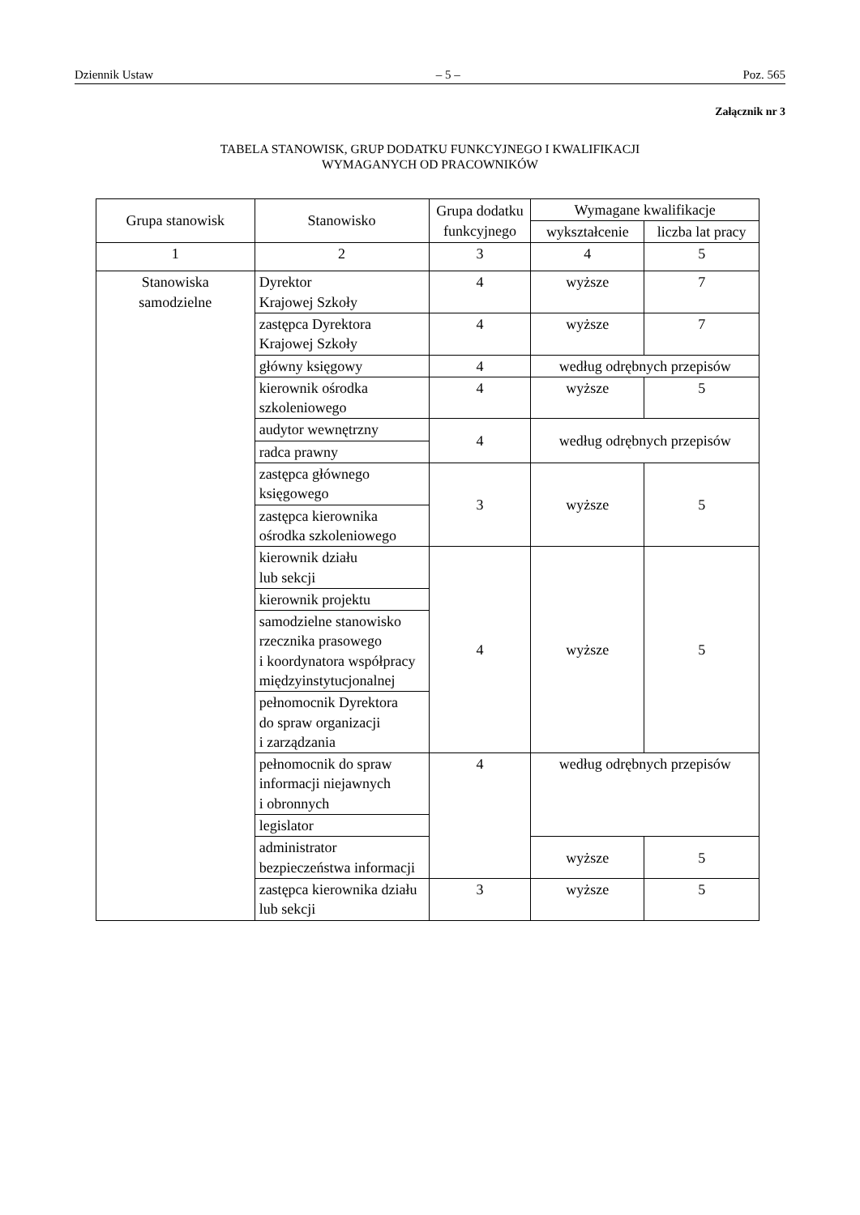Dziennik Ustaw – 5 – Poz. 565
Załącznik nr 3
TABELA STANOWISK, GRUP DODATKU FUNKCYJNEGO I KWALIFIKACJI
WYMAGANYCH OD PRACOWNIKÓW
| Grupa stanowisk | Stanowisko | Grupa dodatku funkcyjnego | Wymagane kwalifikacje | |
| --- | --- | --- | --- | --- |
| | | | wykształcenie | liczba lat pracy |
| 1 | 2 | 3 | 4 | 5 |
| Stanowiska samodzielne | Dyrektor Krajowej Szkoły | 4 | wyższe | 7 |
| | zastępca Dyrektora Krajowej Szkoły | 4 | wyższe | 7 |
| | główny księgowy | 4 | według odrębnych przepisów | |
| | kierownik ośrodka szkoleniowego | 4 | wyższe | 5 |
| | audytor wewnętrzny | 4 | według odrębnych przepisów | |
| | radca prawny | | | |
| | zastępca głównego księgowego | 3 | wyższe | 5 |
| | zastępca kierownika ośrodka szkoleniowego | | | |
| | kierownik działu lub sekcji | 4 | wyższe | 5 |
| | kierownik projektu | | | |
| | samodzielne stanowisko rzecznika prasowego i koordynatora współpracy międzyinstytucjonalnej | | | |
| | pełnomocnik Dyrektora do spraw organizacji i zarządzania | | | |
| | pełnomocnik do spraw informacji niejawnych i obronnych | 4 | według odrębnych przepisów | |
| | legislator | | | |
| | administrator bezpieczeństwa informacji | | wyższe | 5 |
| | zastępca kierownika działu lub sekcji | 3 | wyższe | 5 |